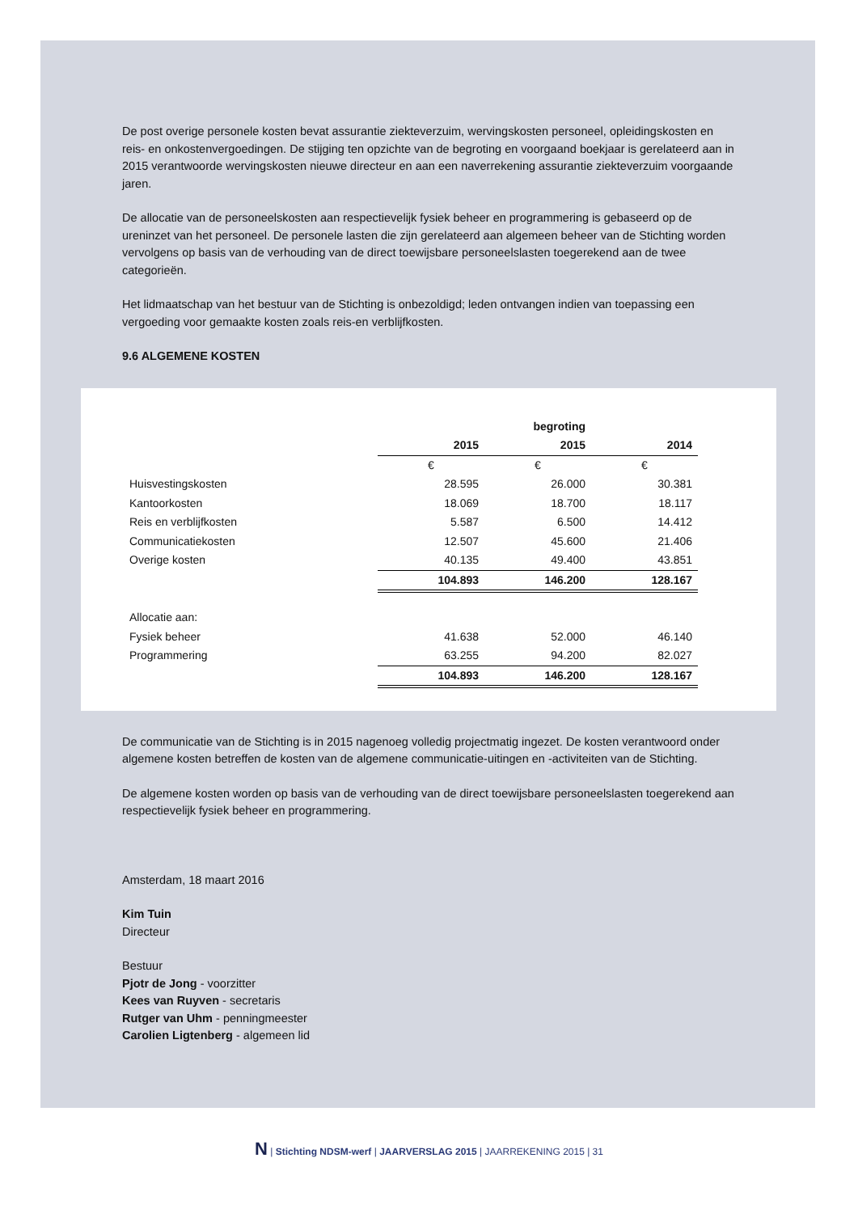De post overige personele kosten bevat assurantie ziekteverzuim, wervingskosten personeel, opleidingskosten en reis- en onkostenvergoedingen. De stijging ten opzichte van de begroting en voorgaand boekjaar is gerelateerd aan in 2015 verantwoorde wervingskosten nieuwe directeur en aan een naverrekening assurantie ziekteverzuim voorgaande jaren.
De allocatie van de personeelskosten aan respectievelijk fysiek beheer en programmering is gebaseerd op de ureninzet van het personeel. De personele lasten die zijn gerelateerd aan algemeen beheer van de Stichting worden vervolgens op basis van de verhouding van de direct toewijsbare personeelslasten toegerekend aan de twee categorieën.
Het lidmaatschap van het bestuur van de Stichting is onbezoldigd; leden ontvangen indien van toepassing een vergoeding voor gemaakte kosten zoals reis-en verblijfkosten.
9.6 ALGEMENE KOSTEN
| | | begroting | |
| | 2015 | 2015 | 2014 |
| | € | € | € |
| Huisvestingskosten | 28.595 | 26.000 | 30.381 |
| Kantoorkosten | 18.069 | 18.700 | 18.117 |
| Reis en verblijfkosten | 5.587 | 6.500 | 14.412 |
| Communicatiekosten | 12.507 | 45.600 | 21.406 |
| Overige kosten | 40.135 | 49.400 | 43.851 |
| | 104.893 | 146.200 | 128.167 |
| Allocatie aan: | | | |
| Fysiek beheer | 41.638 | 52.000 | 46.140 |
| Programmering | 63.255 | 94.200 | 82.027 |
| | 104.893 | 146.200 | 128.167 |
De communicatie van de Stichting is in 2015 nagenoeg volledig projectmatig ingezet. De kosten verantwoord onder algemene kosten betreffen de kosten van de algemene communicatie-uitingen en -activiteiten van de Stichting.
De algemene kosten worden op basis van de verhouding van de direct toewijsbare personeelslasten toegerekend aan respectievelijk fysiek beheer en programmering.
Amsterdam, 18 maart 2016
Kim Tuin
Directeur
Bestuur
Pjotr de Jong - voorzitter
Kees van Ruyven - secretaris
Rutger van Uhm - penningmeester
Carolien Ligtenberg - algemeen lid
N | Stichting NDSM-werf | JAARVERSLAG 2015 | JAARREKENING 2015 | 31